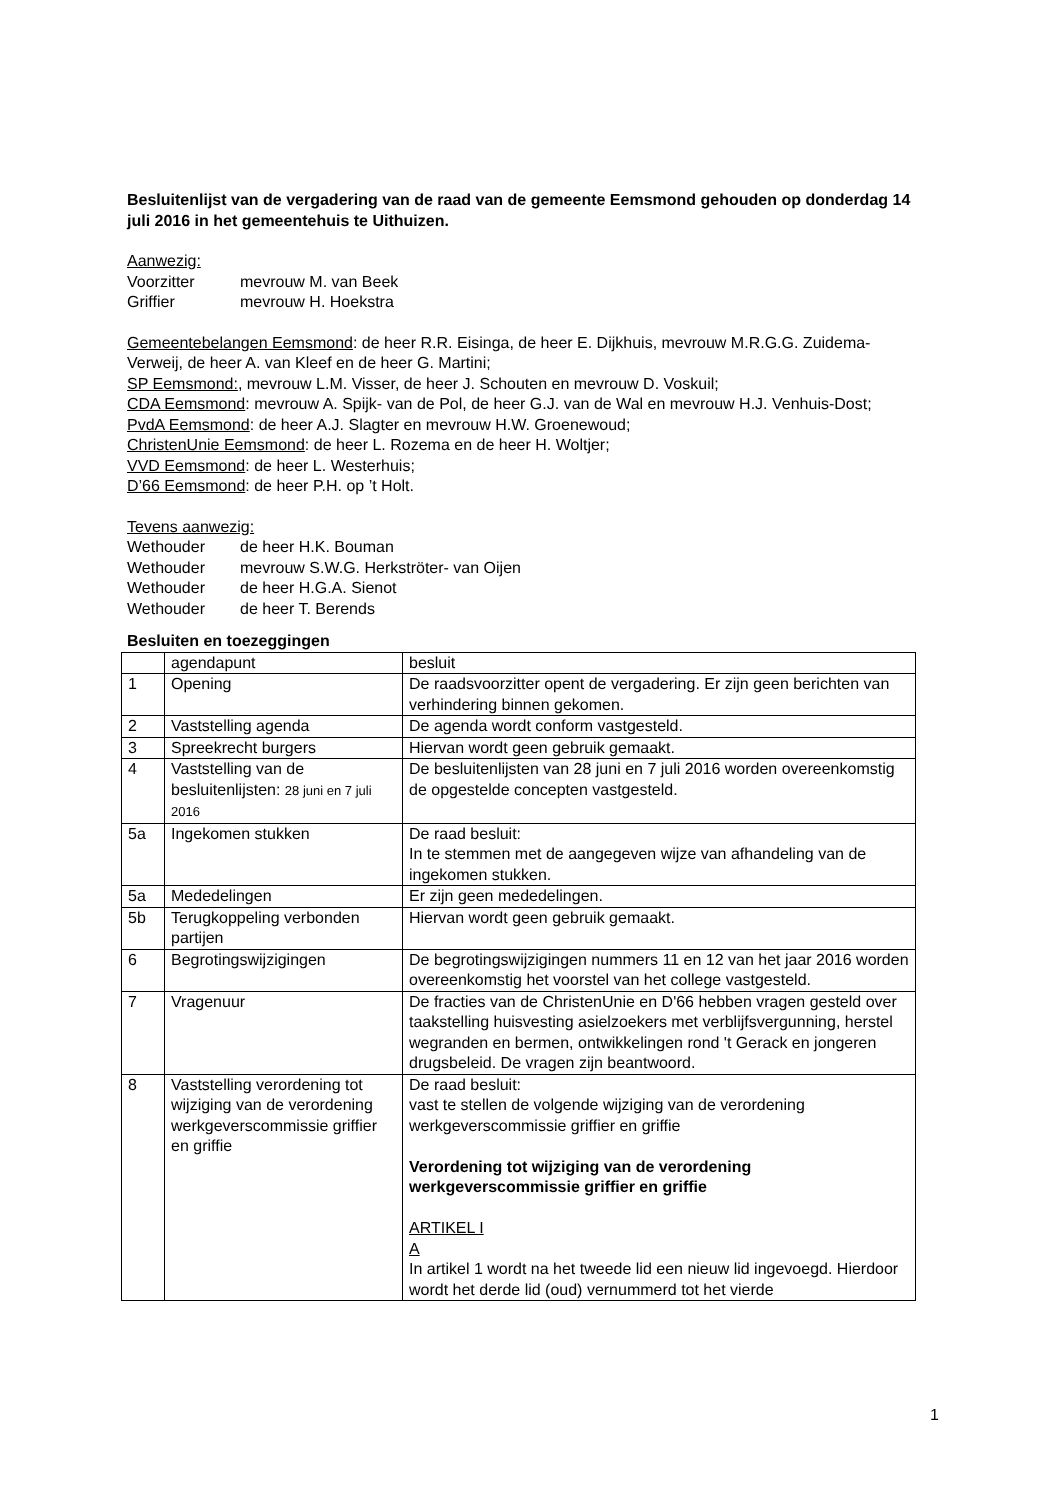Besluitenlijst van de vergadering van de raad van de gemeente Eemsmond gehouden op donderdag 14 juli 2016 in het gemeentehuis te Uithuizen.
Aanwezig:
Voorzitter mevrouw M. van Beek
Griffier mevrouw H. Hoekstra
Gemeentebelangen Eemsmond: de heer R.R. Eisinga, de heer E. Dijkhuis, mevrouw M.R.G.G. Zuidema-Verweij, de heer A. van Kleef en de heer G. Martini;
SP Eemsmond:, mevrouw L.M. Visser, de heer J. Schouten en mevrouw D. Voskuil;
CDA Eemsmond: mevrouw A. Spijk- van de Pol, de heer G.J. van de Wal en mevrouw H.J. Venhuis-Dost;
PvdA Eemsmond: de heer A.J. Slagter en mevrouw H.W. Groenewoud;
ChristenUnie Eemsmond: de heer L. Rozema en de heer H. Woltjer;
VVD Eemsmond: de heer L. Westerhuis;
D’66 Eemsmond: de heer P.H. op ’t Holt.
Tevens aanwezig:
Wethouder de heer H.K. Bouman
Wethouder mevrouw S.W.G. Herkströter- van Oijen
Wethouder de heer H.G.A. Sienot
Wethouder de heer T. Berends
Besluiten en toezeggingen
| | agendapunt | besluit |
| 1 | Opening | De raadsvoorzitter opent de vergadering. Er zijn geen berichten van verhindering binnen gekomen. |
| 2 | Vaststelling agenda | De agenda wordt conform vastgesteld. |
| 3 | Spreekrecht burgers | Hiervan wordt geen gebruik gemaakt. |
| 4 | Vaststelling van de besluitenlijsten: 28 juni en 7 juli 2016 | De besluitenlijsten van 28 juni en 7 juli 2016 worden overeenkomstig de opgestelde concepten vastgesteld. |
| 5a | Ingekomen stukken | De raad besluit: In te stemmen met de aangegeven wijze van afhandeling van de ingekomen stukken. |
| 5a | Mededelingen | Er zijn geen mededelingen. |
| 5b | Terugkoppeling verbonden partijen | Hiervan wordt geen gebruik gemaakt. |
| 6 | Begrotingswijzigingen | De begrotingswijzigingen nummers 11 en 12 van het jaar 2016 worden overeenkomstig het voorstel van het college vastgesteld. |
| 7 | Vragenuur | De fracties van de ChristenUnie en D'66 hebben vragen gesteld over taakstelling huisvesting asielzoekers met verblijfsvergunning, herstel wegranden en bermen, ontwikkelingen rond 't Gerack en jongeren drugsbeleid. De vragen zijn beantwoord. |
| 8 | Vaststelling verordening tot wijziging van de verordening werkgeverscommissie griffier en griffie | De raad besluit: vast te stellen de volgende wijziging van de verordening werkgeverscommissie griffier en griffie Verordening tot wijziging van de verordening werkgeverscommissie griffier en griffie ARTIKEL I A In artikel 1 wordt na het tweede lid een nieuw lid ingevoegd. Hierdoor wordt het derde lid (oud) vernummerd tot het vierde |
1